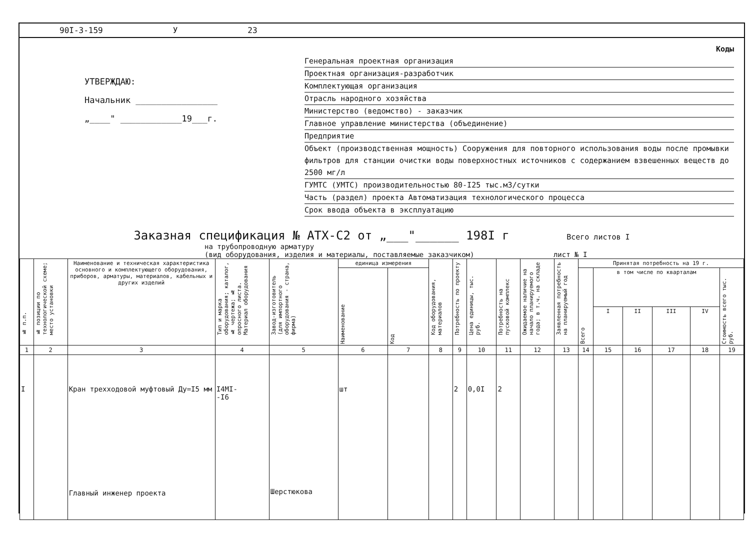90I-3-159 У 23
УТВЕРЖДАЮ:
Начальник ________________
„____" ____________19___г.
Коды
Генеральная проектная организация
Проектная организация-разработчик
Комплектующая организация
Отрасль народного хозяйства
Министерство (ведомство) - заказчик
Главное управление министерства (объединение)
Предприятие
Объект (производственная мощность) Сооружения для повторного использования воды после промывки фильтров для станции очистки воды поверхностных источников с содержанием взвешенных веществ до 2500 мг/л
ГУМТС (УМТС) производительностью 80-I25 тыс.м3/сутки
Часть (раздел) проекта Автоматизация технологического процесса
Срок ввода объекта в эксплуатацию
Заказная спецификация № АТХ-С2 от „___"______ 198I г Всего листов I
на трубопроводную арматуру
(вид оборудования, изделия и материалы, поставляемые заказчиком) лист № I
| № п.п. | № позиции по технологической схеме; место установки | Наименование и техническая характеристика основного и комплектующего оборудования, приборов, арматуры, материалов, кабельных и других изделий | Тип и марка оборудования; каталог, № чертежа; № опросного листа. Материал оборудования | Завод-изготовитель (для импортного оборудования - страна, фирма) | единица измерения | | Код оборудования, материалов | Потребность по проекту | Цена единицы, тыс. руб. | Потребность на пусковой комплекс | Ожидаемое наличие на начало планируемого года; в т.ч. на складе | Заявленная потребность на планируемый год | Принятая потребность на 19 г. | | | | | |
| --- | --- | --- | --- | --- | --- | --- | --- | --- | --- | --- | --- | --- | --- | --- | --- | --- | --- | --- |
| | | | | | Наименование | Код | | | | | | | Всего | в том числе по кварталам | | | | Стоимость всего тыс. руб. |
| | | | | | | | | | | | | | | I | II | III | IV | |
| 1 | 2 | 3 | 4 | 5 | 6 | 7 | 8 | 9 | 10 | 11 | 12 | 13 | 14 | 15 | 16 | 17 | 18 | 19 |
| I | | Кран трехходовой муфтовый Ду=I5 мм Главный инженер проекта | I4MI- -I6 | Шерстюкова | шт | | | 2 | 0,0I | 2 | | | | | | | | |